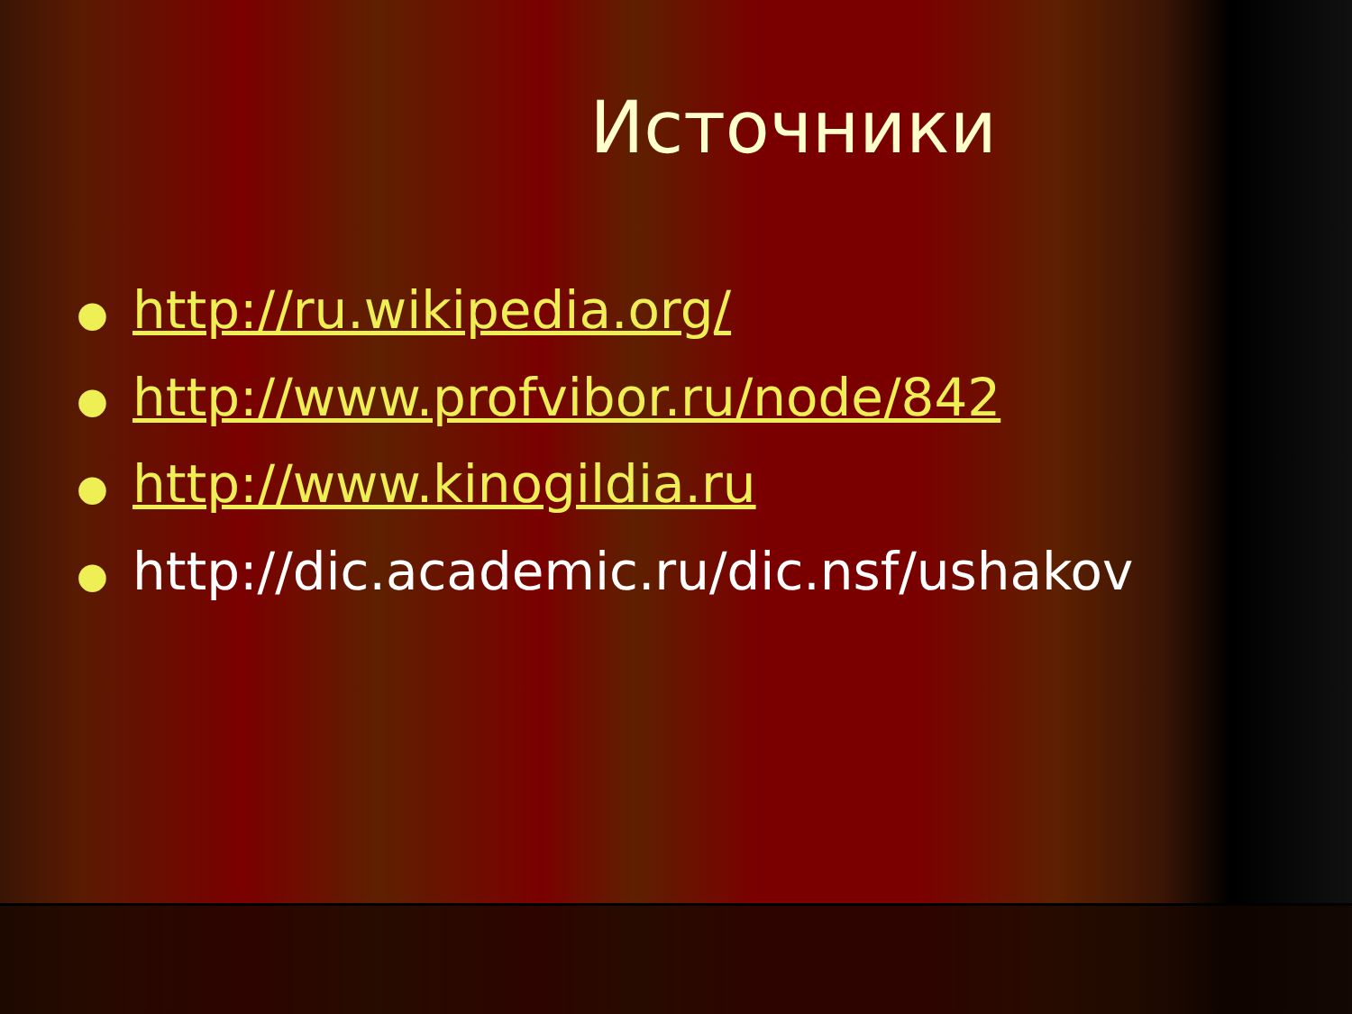Источники
● http://ru.wikipedia.org/
● http://www.profvibor.ru/node/842
● http://www.kinogildia.ru
● http://dic.academic.ru/dic.nsf/ushakov